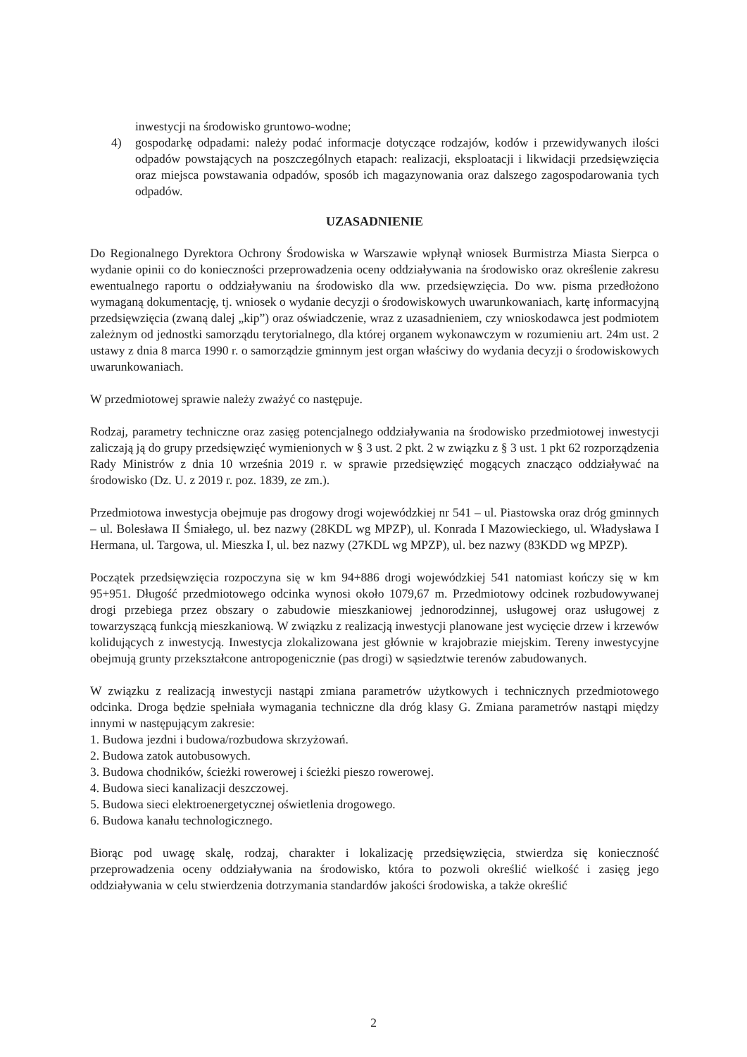inwestycji na środowisko gruntowo-wodne;
4) gospodarkę odpadami: należy podać informacje dotyczące rodzajów, kodów i przewidywanych ilości odpadów powstających na poszczególnych etapach: realizacji, eksploatacji i likwidacji przedsięwzięcia oraz miejsca powstawania odpadów, sposób ich magazynowania oraz dalszego zagospodarowania tych odpadów.
UZASADNIENIE
Do Regionalnego Dyrektora Ochrony Środowiska w Warszawie wpłynął wniosek Burmistrza Miasta Sierpca o wydanie opinii co do konieczności przeprowadzenia oceny oddziaływania na środowisko oraz określenie zakresu ewentualnego raportu o oddziaływaniu na środowisko dla ww. przedsięwzięcia. Do ww. pisma przedłożono wymaganą dokumentację, tj. wniosek o wydanie decyzji o środowiskowych uwarunkowaniach, kartę informacyjną przedsięwzięcia (zwaną dalej „kip”) oraz oświadczenie, wraz z uzasadnieniem, czy wnioskodawca jest podmiotem zależnym od jednostki samorządu terytorialnego, dla której organem wykonawczym w rozumieniu art. 24m ust. 2 ustawy z dnia 8 marca 1990 r. o samorządzie gminnym jest organ właściwy do wydania decyzji o środowiskowych uwarunkowaniach.
W przedmiotowej sprawie należy zważyć co następuje.
Rodzaj, parametry techniczne oraz zasięg potencjalnego oddziaływania na środowisko przedmiotowej inwestycji zaliczają ją do grupy przedsięwzięć wymienionych w § 3 ust. 2 pkt. 2 w związku z § 3 ust. 1 pkt 62 rozporządzenia Rady Ministrów z dnia 10 września 2019 r. w sprawie przedsięwzięć mogących znacząco oddziaływać na środowisko (Dz. U. z 2019 r. poz. 1839, ze zm.).
Przedmiotowa inwestycja obejmuje pas drogowy drogi wojewódzkiej nr 541 – ul. Piastowska oraz dróg gminnych – ul. Bolesława II Śmiałego, ul. bez nazwy (28KDL wg MPZP), ul. Konrada I Mazowieckiego, ul. Władysława I Hermana, ul. Targowa, ul. Mieszka I, ul. bez nazwy (27KDL wg MPZP), ul. bez nazwy (83KDD wg MPZP).
Początek przedsięwzięcia rozpoczyna się w km 94+886 drogi wojewódzkiej 541 natomiast kończy się w km 95+951. Długość przedmiotowego odcinka wynosi około 1079,67 m. Przedmiotowy odcinek rozbudowywanej drogi przebiega przez obszary o zabudowie mieszkaniowej jednorodzinnej, usługowej oraz usługowej z towarzyszącą funkcją mieszkaniową. W związku z realizacją inwestycji planowane jest wycięcie drzew i krzewów kolidujących z inwestycją. Inwestycja zlokalizowana jest głównie w krajobrazie miejskim. Tereny inwestycyjne obejmują grunty przekształcone antropogenicznie (pas drogi) w sąsiedztwie terenów zabudowanych.
W związku z realizacją inwestycji nastąpi zmiana parametrów użytkowych i technicznych przedmiotowego odcinka. Droga będzie spełniała wymagania techniczne dla dróg klasy G. Zmiana parametrów nastąpi między innymi w następującym zakresie:
1. Budowa jezdni i budowa/rozbudowa skrzyżowań.
2. Budowa zatok autobusowych.
3. Budowa chodników, ścieżki rowerowej i ścieżki pieszo rowerowej.
4. Budowa sieci kanalizacji deszczowej.
5. Budowa sieci elektroenergetycznej oświetlenia drogowego.
6. Budowa kanału technologicznego.
Biorąc pod uwagę skalę, rodzaj, charakter i lokalizację przedsięwzięcia, stwierdza się konieczność przeprowadzenia oceny oddziaływania na środowisko, która to pozwoli określić wielkość i zasięg jego oddziaływania w celu stwierdzenia dotrzymania standardów jakości środowiska, a także określić
2